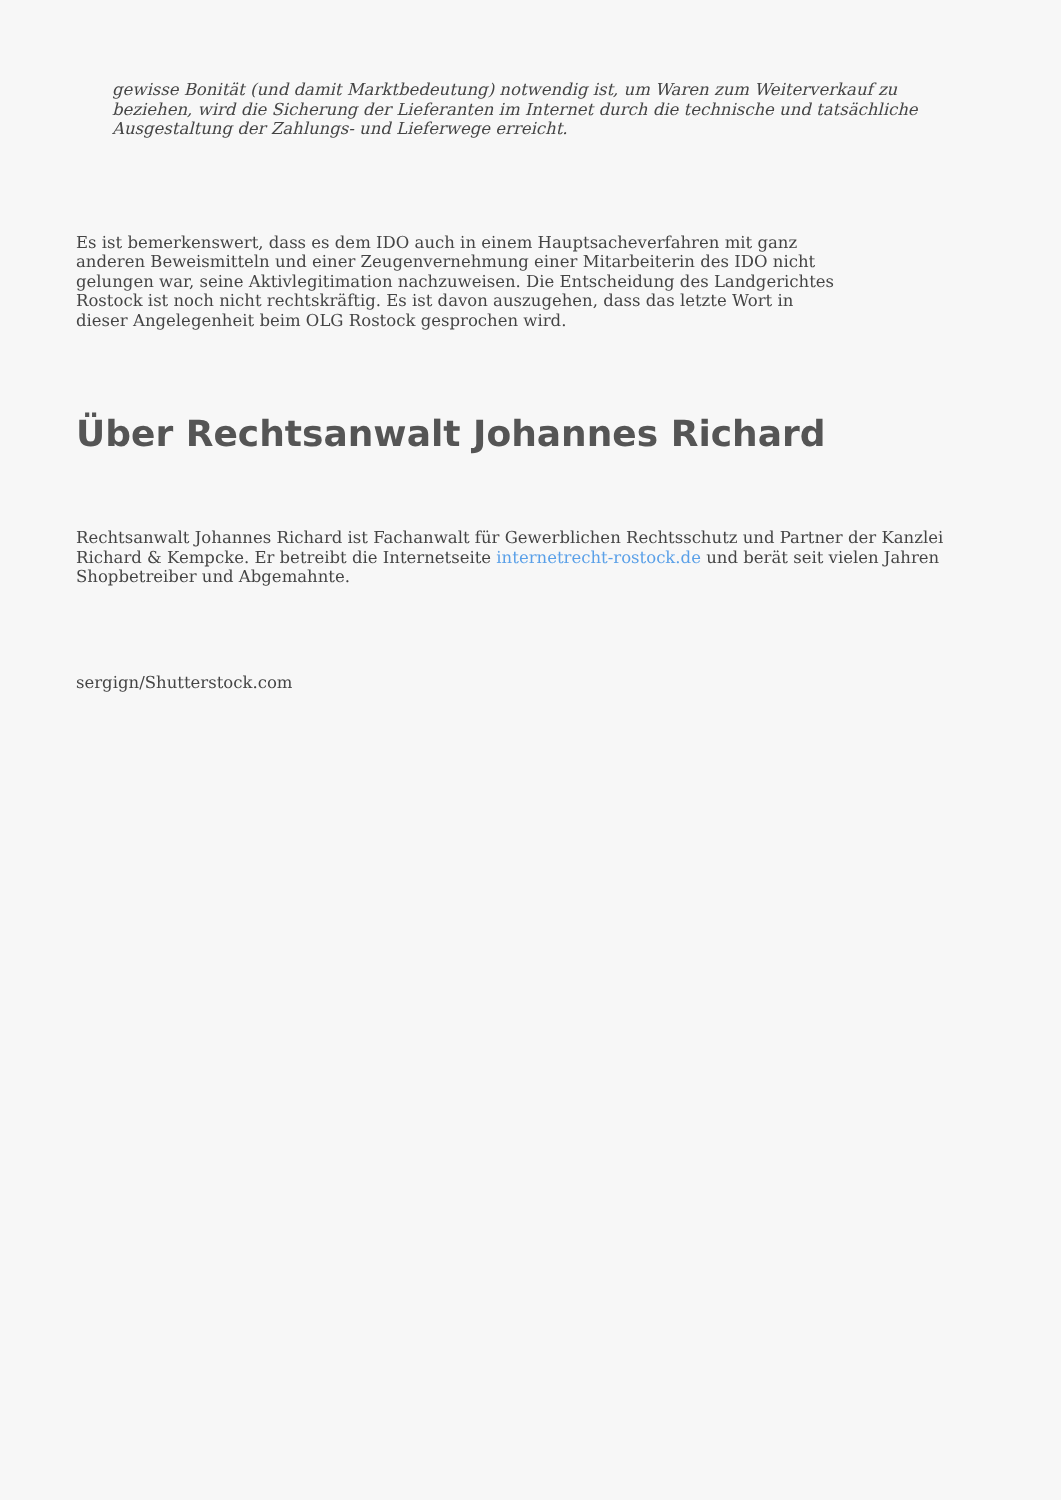gewisse Bonität (und damit Marktbedeutung) notwendig ist, um Waren zum Weiterverkauf zu beziehen, wird die Sicherung der Lieferanten im Internet durch die technische und tatsächliche Ausgestaltung der Zahlungs- und Lieferwege erreicht.
Es ist bemerkenswert, dass es dem IDO auch in einem Hauptsacheverfahren mit ganz anderen Beweismitteln und einer Zeugenvernehmung einer Mitarbeiterin des IDO nicht gelungen war, seine Aktivlegitimation nachzuweisen. Die Entscheidung des Landgerichtes Rostock ist noch nicht rechtskräftig. Es ist davon auszugehen, dass das letzte Wort in dieser Angelegenheit beim OLG Rostock gesprochen wird.
Über Rechtsanwalt Johannes Richard
Rechtsanwalt Johannes Richard ist Fachanwalt für Gewerblichen Rechtsschutz und Partner der Kanzlei Richard & Kempcke. Er betreibt die Internetseite internetrecht-rostock.de und berät seit vielen Jahren Shopbetreiber und Abgemahnte.
sergign/Shutterstock.com